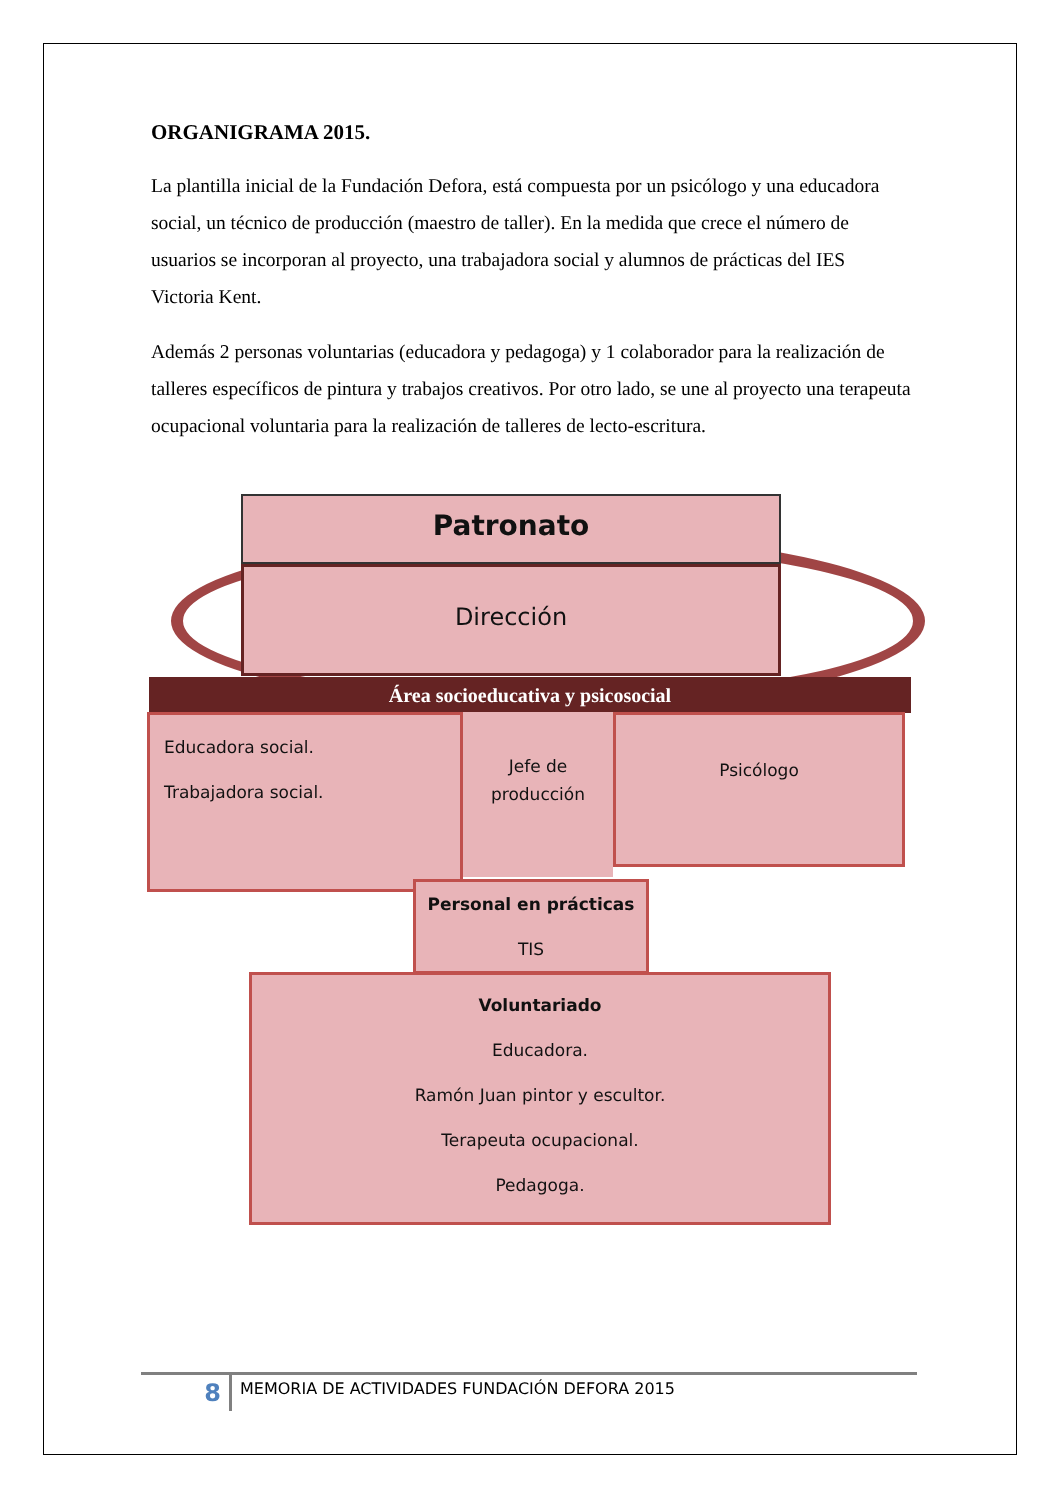ORGANIGRAMA 2015.
La plantilla inicial de la Fundación Defora, está compuesta por un psicólogo y una educadora social, un técnico de producción (maestro de taller). En la medida que crece el número de usuarios se incorporan al proyecto, una trabajadora social y alumnos de prácticas del IES Victoria Kent.
Además 2 personas voluntarias (educadora y pedagoga) y 1 colaborador para la realización de talleres específicos de pintura y trabajos creativos. Por otro lado, se une al proyecto una terapeuta ocupacional voluntaria para la realización de talleres de lecto-escritura.
Patronato
Dirección
Área socioeducativa y psicosocial
Educadora social.
Trabajadora social.
Jefe de producción
Psicólogo
Personal en prácticas
TIS
Voluntariado
Educadora.
Ramón Juan pintor y escultor.
Terapeuta ocupacional.
Pedagoga.
8 MEMORIA DE ACTIVIDADES FUNDACIÓN DEFORA 2015